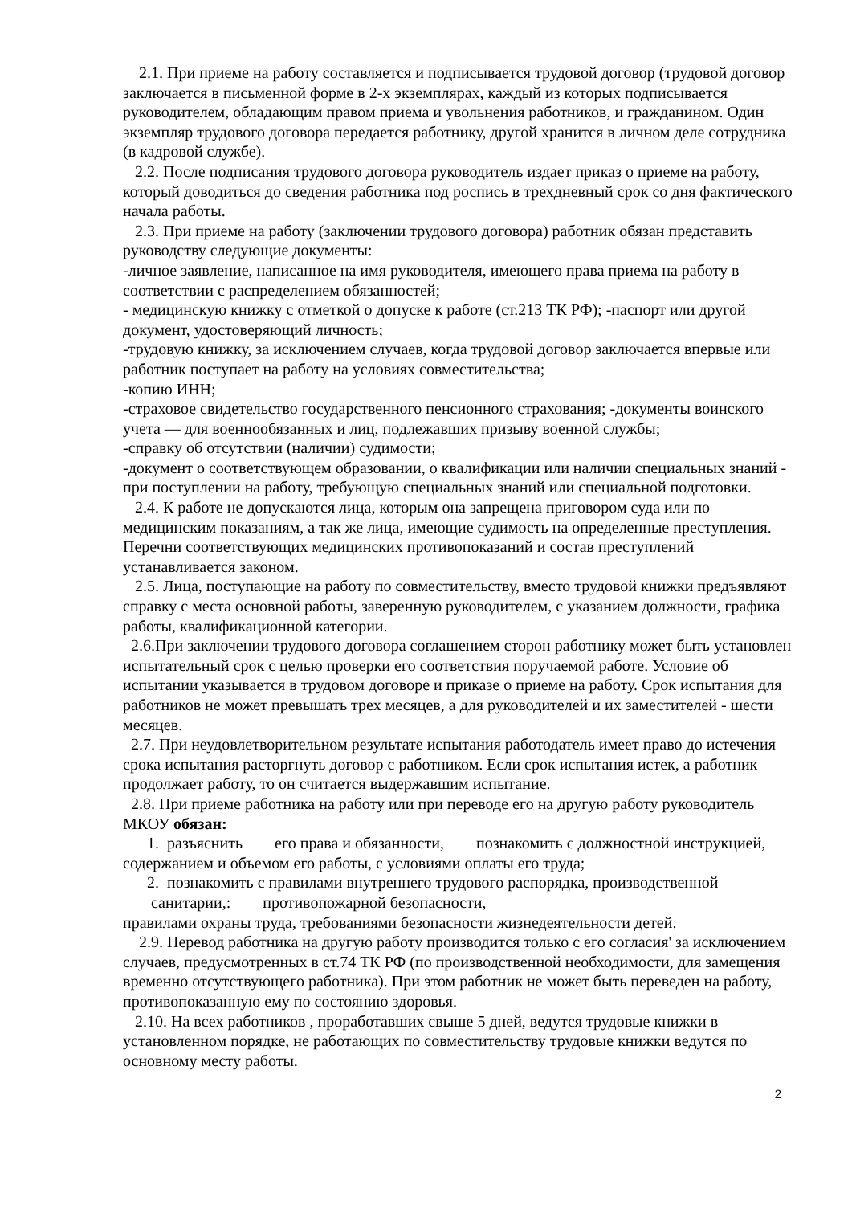2.1. При приеме на работу составляется и подписывается трудовой договор (трудовой договор заключается в письменной форме в 2-х экземплярах, каждый из которых подписывается руководителем, обладающим правом приема и увольнения работников, и гражданином. Один экземпляр трудового договора передается работнику, другой хранится в личном деле сотрудника (в кадровой службе).
2.2. После подписания трудового договора руководитель издает приказ о приеме на работу, который доводиться до сведения работника под роспись в трехдневный срок со дня фактического начала работы.
2.3. При приеме на работу (заключении трудового договора) работник обязан представить руководству следующие документы:
-личное заявление, написанное на имя руководителя, имеющего права приема на работу в соответствии с распределением обязанностей;
- медицинскую книжку с отметкой о допуске к работе (ст.213 ТК РФ); -паспорт или другой документ, удостоверяющий личность;
-трудовую книжку, за исключением случаев, когда трудовой договор заключается впервые или работник поступает на работу на условиях совместительства;
-копию ИНН;
-страховое свидетельство государственного пенсионного страхования; -документы воинского учета — для военнообязанных и лиц, подлежавших призыву военной службы;
-справку об отсутствии (наличии) судимости;
-документ о соответствующем образовании, о квалификации или наличии специальных знаний - при поступлении на работу, требующую специальных знаний или специальной подготовки.
2.4. К работе не допускаются лица, которым она запрещена приговором суда или по медицинским показаниям, а так же лица, имеющие судимость на определенные преступления. Перечни соответствующих медицинских противопоказаний и состав преступлений устанавливается законом.
2.5. Лица, поступающие на работу по совместительству, вместо трудовой книжки предъявляют справку с места основной работы, заверенную руководителем, с указанием должности, графика работы, квалификационной категории.
2.6.При заключении трудового договора соглашением сторон работнику может быть установлен испытательный срок с целью проверки его соответствия поручаемой работе. Условие об испытании указывается в трудовом договоре и приказе о приеме на работу. Срок испытания для работников не может превышать трех месяцев, а для руководителей и их заместителей - шести месяцев.
2.7. При неудовлетворительном результате испытания работодатель имеет право до истечения срока испытания расторгнуть договор с работником. Если срок испытания истек, а работник продолжает работу, то он считается выдержавшим испытание.
2.8. При приеме работника на работу или при переводе его на другую работу руководитель МКОУ обязан:
1. разъяснить его права и обязанности, познакомить с должностной инструкцией, содержанием и объемом его работы, с условиями оплаты его труда;
2. познакомить с правилами внутреннего трудового распорядка, производственной санитарии,: противопожарной безопасности,
правилами охраны труда, требованиями безопасности жизнедеятельности детей.
2.9. Перевод работника на другую работу производится только с его согласия' за исключением случаев, предусмотренных в ст.74 ТК РФ (по производственной необходимости, для замещения временно отсутствующего работника). При этом работник не может быть переведен на работу, противопоказанную ему по состоянию здоровья.
2.10. На всех работников , проработавших свыше 5 дней, ведутся трудовые книжки в установленном порядке, не работающих по совместительству трудовые книжки ведутся по основному месту работы.
2